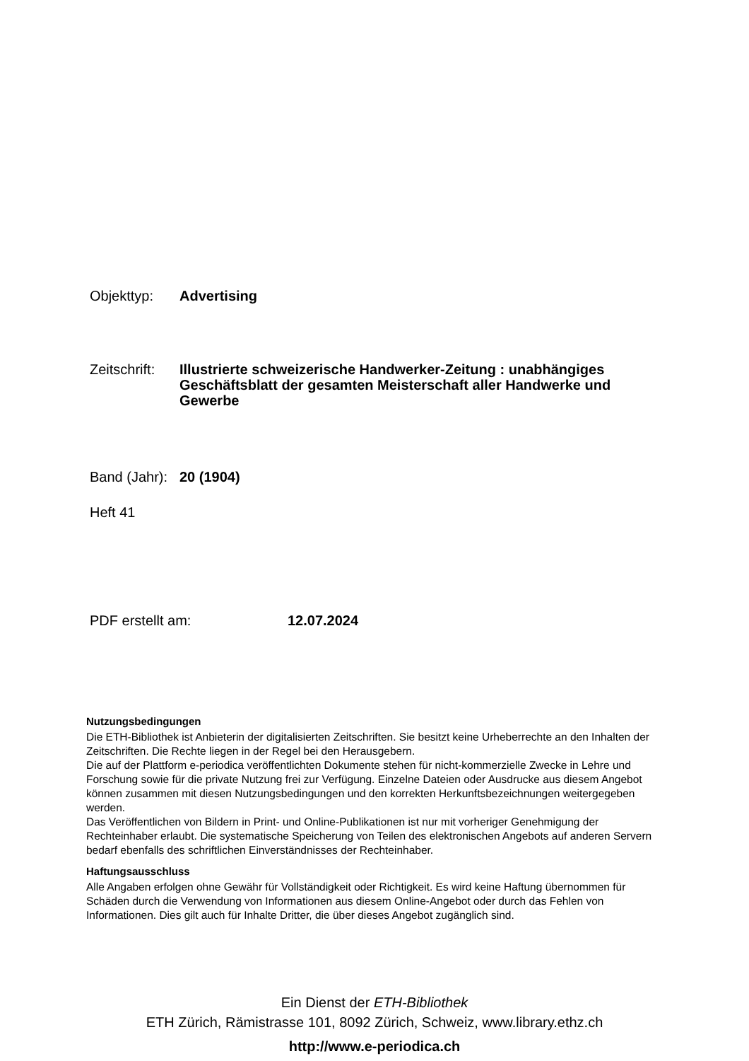Objekttyp: Advertising
Zeitschrift:
Illustrierte schweizerische Handwerker-Zeitung : unabhängiges Geschäftsblatt der gesamten Meisterschaft aller Handwerke und Gewerbe
Band (Jahr):
20 (1904)
Heft 41
PDF erstellt am: 12.07.2024
Nutzungsbedingungen
Die ETH-Bibliothek ist Anbieterin der digitalisierten Zeitschriften. Sie besitzt keine Urheberrechte an den Inhalten der Zeitschriften. Die Rechte liegen in der Regel bei den Herausgebern.
Die auf der Plattform e-periodica veröffentlichten Dokumente stehen für nicht-kommerzielle Zwecke in Lehre und Forschung sowie für die private Nutzung frei zur Verfügung. Einzelne Dateien oder Ausdrucke aus diesem Angebot können zusammen mit diesen Nutzungsbedingungen und den korrekten Herkunftsbezeichnungen weitergegeben werden.
Das Veröffentlichen von Bildern in Print- und Online-Publikationen ist nur mit vorheriger Genehmigung der Rechteinhaber erlaubt. Die systematische Speicherung von Teilen des elektronischen Angebots auf anderen Servern bedarf ebenfalls des schriftlichen Einverständnisses der Rechteinhaber.
Haftungsausschluss
Alle Angaben erfolgen ohne Gewähr für Vollständigkeit oder Richtigkeit. Es wird keine Haftung übernommen für Schäden durch die Verwendung von Informationen aus diesem Online-Angebot oder durch das Fehlen von Informationen. Dies gilt auch für Inhalte Dritter, die über dieses Angebot zugänglich sind.
Ein Dienst der ETH-Bibliothek
ETH Zürich, Rämistrasse 101, 8092 Zürich, Schweiz, www.library.ethz.ch
http://www.e-periodica.ch